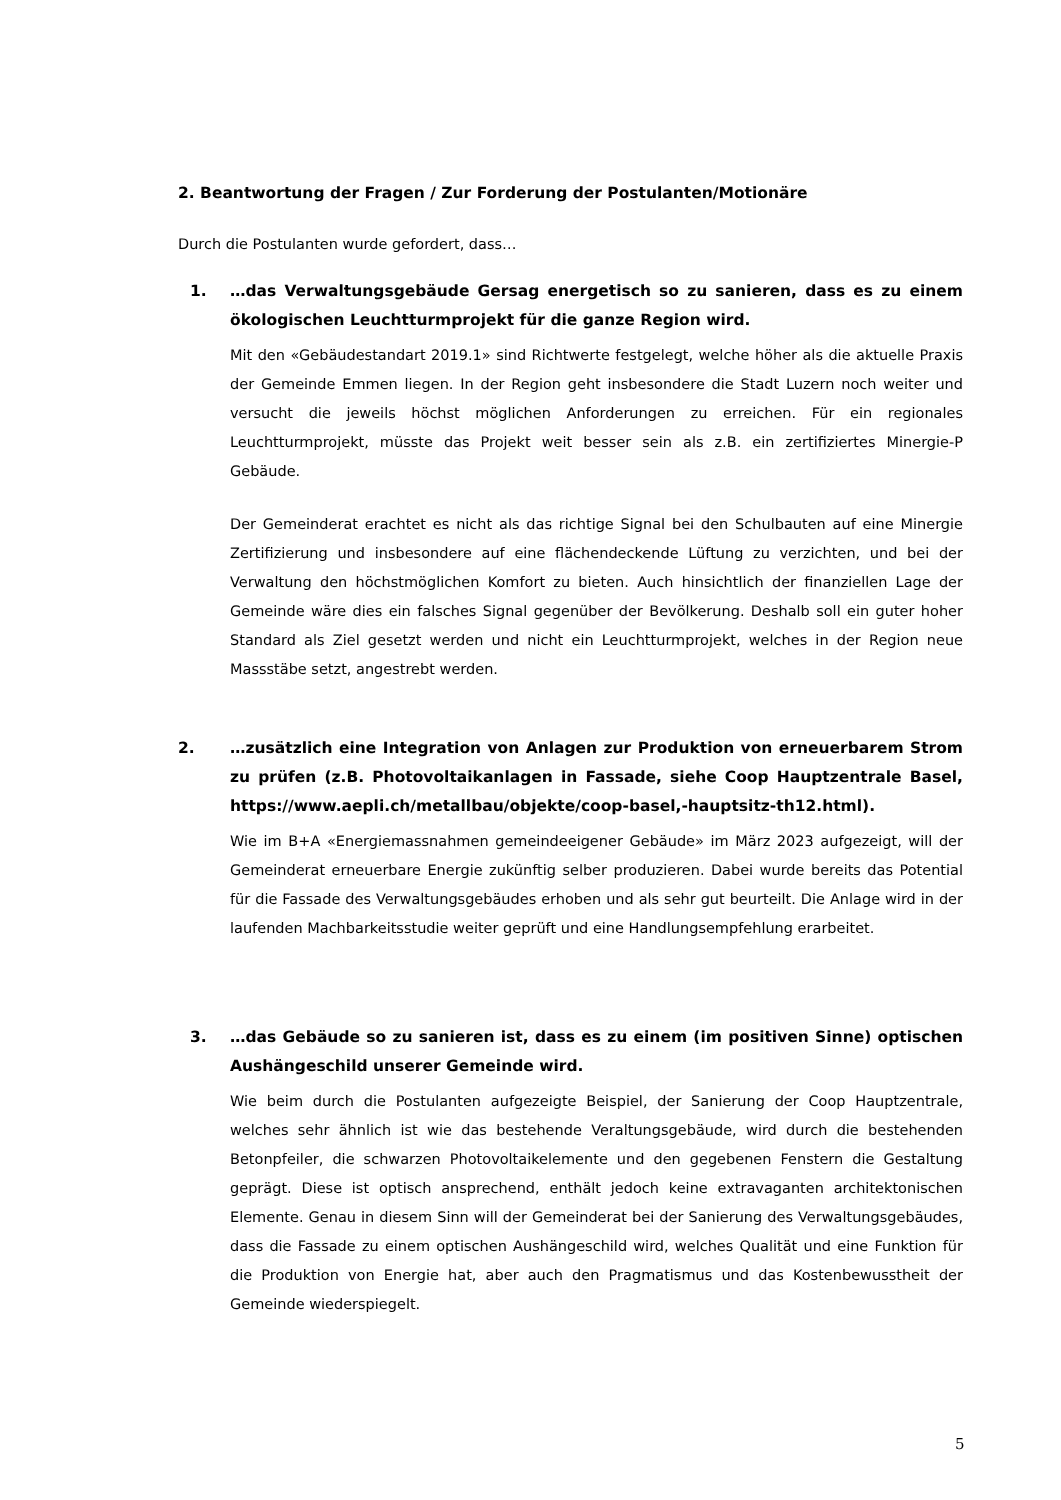2. Beantwortung der Fragen / Zur Forderung der Postulanten/Motionäre
Durch die Postulanten wurde gefordert, dass…
1. …das Verwaltungsgebäude Gersag energetisch so zu sanieren, dass es zu einem ökologischen Leuchtturmprojekt für die ganze Region wird.
Mit den «Gebäudestandart 2019.1» sind Richtwerte festgelegt, welche höher als die aktuelle Praxis der Gemeinde Emmen liegen. In der Region geht insbesondere die Stadt Luzern noch weiter und versucht die jeweils höchst möglichen Anforderungen zu erreichen. Für ein regionales Leuchtturmprojekt, müsste das Projekt weit besser sein als z.B. ein zertifiziertes Minergie-P Gebäude.
Der Gemeinderat erachtet es nicht als das richtige Signal bei den Schulbauten auf eine Minergie Zertifizierung und insbesondere auf eine flächendeckende Lüftung zu verzichten, und bei der Verwaltung den höchstmöglichen Komfort zu bieten. Auch hinsichtlich der finanziellen Lage der Gemeinde wäre dies ein falsches Signal gegenüber der Bevölkerung. Deshalb soll ein guter hoher Standard als Ziel gesetzt werden und nicht ein Leuchtturmprojekt, welches in der Region neue Massstäbe setzt, angestrebt werden.
2. …zusätzlich eine Integration von Anlagen zur Produktion von erneuerbarem Strom zu prüfen (z.B. Photovoltaikanlagen in Fassade, siehe Coop Hauptzentrale Basel, https://www.aepli.ch/metallbau/objekte/coop-basel,-hauptsitz-th12.html).
Wie im B+A «Energiemassnahmen gemeindeeigener Gebäude» im März 2023 aufgezeigt, will der Gemeinderat erneuerbare Energie zukünftig selber produzieren. Dabei wurde bereits das Potential für die Fassade des Verwaltungsgebäudes erhoben und als sehr gut beurteilt. Die Anlage wird in der laufenden Machbarkeitsstudie weiter geprüft und eine Handlungsempfehlung erarbeitet.
3. …das Gebäude so zu sanieren ist, dass es zu einem (im positiven Sinne) optischen Aushängeschild unserer Gemeinde wird.
Wie beim durch die Postulanten aufgezeigte Beispiel, der Sanierung der Coop Hauptzentrale, welches sehr ähnlich ist wie das bestehende Veraltungsgebäude, wird durch die bestehenden Betonpfeiler, die schwarzen Photovoltaikelemente und den gegebenen Fenstern die Gestaltung geprägt. Diese ist optisch ansprechend, enthält jedoch keine extravaganten architektonischen Elemente. Genau in diesem Sinn will der Gemeinderat bei der Sanierung des Verwaltungsgebäudes, dass die Fassade zu einem optischen Aushängeschild wird, welches Qualität und eine Funktion für die Produktion von Energie hat, aber auch den Pragmatismus und das Kostenbewusstheit der Gemeinde wiederspiegelt.
5